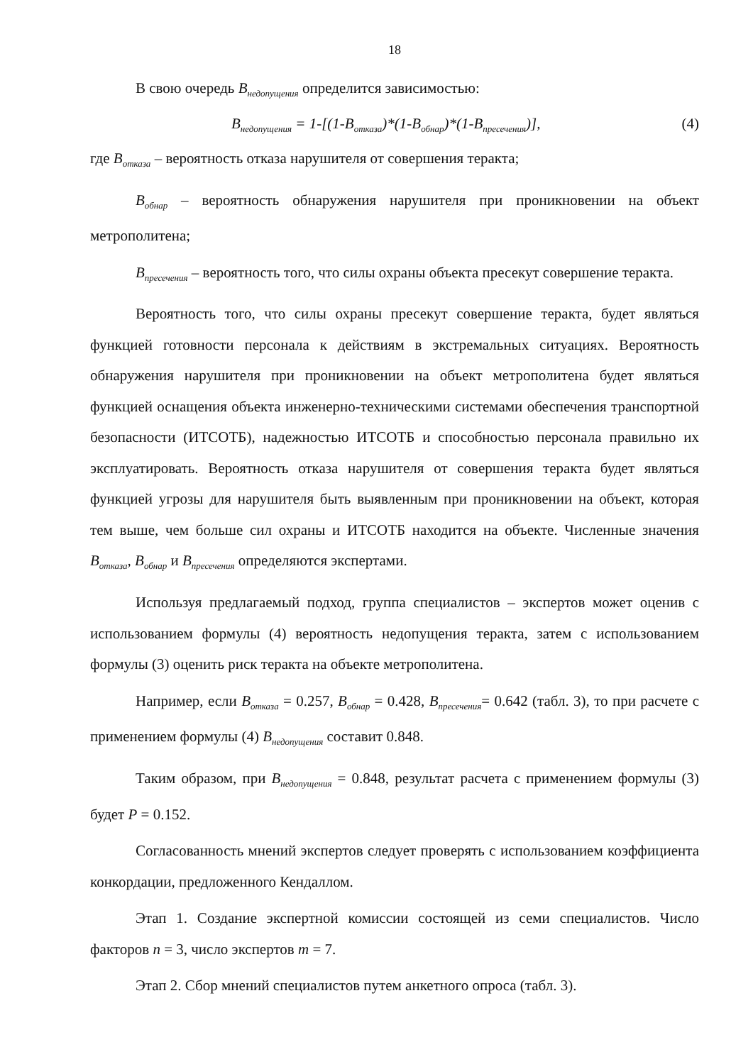18
В свою очередь B<sub>недопущения</sub> определится зависимостью:
B<sub>недопущения</sub> = 1-[(1-B<sub>отказа</sub>)*(1-B<sub>обнар</sub>)*(1-B<sub>пресечения</sub>)], (4)
где B<sub>отказа</sub> – вероятность отказа нарушителя от совершения теракта;
B<sub>обнар</sub> – вероятность обнаружения нарушителя при проникновении на объект метрополитена;
B<sub>пресечения</sub> – вероятность того, что силы охраны объекта пресекут совершение теракта.
Вероятность того, что силы охраны пресекут совершение теракта, будет являться функцией готовности персонала к действиям в экстремальных ситуациях. Вероятность обнаружения нарушителя при проникновении на объект метрополитена будет являться функцией оснащения объекта инженерно-техническими системами обеспечения транспортной безопасности (ИТСОТБ), надежностью ИТСОТБ и способностью персонала правильно их эксплуатировать. Вероятность отказа нарушителя от совершения теракта будет являться функцией угрозы для нарушителя быть выявленным при проникновении на объект, которая тем выше, чем больше сил охраны и ИТСОТБ находится на объекте. Численные значения B<sub>отказа</sub>, B<sub>обнар</sub> и B<sub>пресечения</sub> определяются экспертами.
Используя предлагаемый подход, группа специалистов – экспертов может оценив с использованием формулы (4) вероятность недопущения теракта, затем с использованием формулы (3) оценить риск теракта на объекте метрополитена.
Например, если B<sub>отказа</sub> = 0.257, B<sub>обнар</sub> = 0.428, B<sub>пресечения</sub>= 0.642 (табл. 3), то при расчете с применением формулы (4) B<sub>недопущения</sub> составит 0.848.
Таким образом, при B<sub>недопущения</sub> = 0.848, результат расчета с применением формулы (3) будет P = 0.152.
Согласованность мнений экспертов следует проверять с использованием коэффициента конкордации, предложенного Кендаллом.
Этап 1. Создание экспертной комиссии состоящей из семи специалистов. Число факторов n = 3, число экспертов m = 7.
Этап 2. Сбор мнений специалистов путем анкетного опроса (табл. 3).